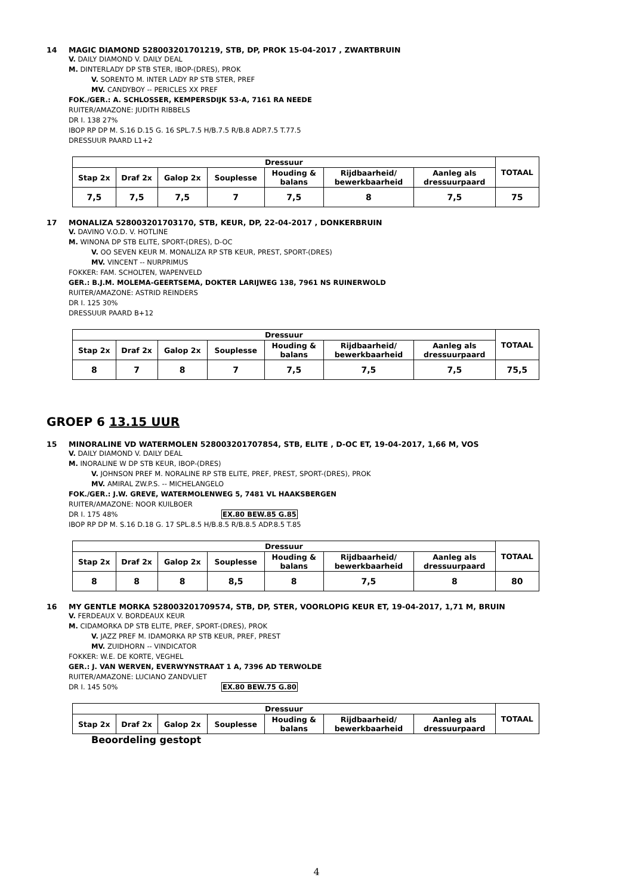14 MAGIC DIAMOND 528003201701219, STB, DP, PROK 15-04-2017 , ZWARTBRUIN
V. DAILY DIAMOND V. DAILY DEAL
M. DINTERLADY DP STB STER, IBOP-(DRES), PROK
V. SORENTO M. INTER LADY RP STB STER, PREF
MV. CANDYBOY -- PERICLES XX PREF
FOK./GER.: A. SCHLOSSER, KEMPERSDIJK 53-A, 7161 RA NEEDE
RUITER/AMAZONE: JUDITH RIBBELS
DR I. 138 27%
IBOP RP DP M. S.16 D.15 G. 16 SPL.7.5 H/B.7.5 R/B.8 ADP.7.5 T.77.5
DRESSUUR PAARD L1+2
| Dressuur | | | | | | | TOTAAL |
| --- | --- | --- | --- | --- | --- | --- | --- |
| Stap 2x | Draf 2x | Galop 2x | Souplesse | Houding & balans | Rijdbaarheid/ bewerkbaarheid | Aanleg als dressuurpaard | |
| 7,5 | 7,5 | 7,5 | 7 | 7,5 | 8 | 7,5 | 75 |
17 MONALIZA 528003201703170, STB, KEUR, DP, 22-04-2017 , DONKERBRUIN
V. DAVINO V.O.D. V. HOTLINE
M. WINONA DP STB ELITE, SPORT-(DRES), D-OC
V. OO SEVEN KEUR M. MONALIZA RP STB KEUR, PREST, SPORT-(DRES)
MV. VINCENT -- NURPRIMUS
FOKKER: FAM. SCHOLTEN, WAPENVELD
GER.: B.J.M. MOLEMA-GEERTSEMA, DOKTER LARIJWEG 138, 7961 NS RUINERWOLD
RUITER/AMAZONE: ASTRID REINDERS
DR I. 125 30%
DRESSUUR PAARD B+12
| Dressuur | | | | | | | TOTAAL |
| --- | --- | --- | --- | --- | --- | --- | --- |
| Stap 2x | Draf 2x | Galop 2x | Souplesse | Houding & balans | Rijdbaarheid/ bewerkbaarheid | Aanleg als dressuurpaard | |
| 8 | 7 | 8 | 7 | 7,5 | 7,5 | 7,5 | 75,5 |
GROEP 6 13.15 UUR
15 MINORALINE VD WATERMOLEN 528003201707854, STB, ELITE , D-OC ET, 19-04-2017, 1,66 M, VOS
V. DAILY DIAMOND V. DAILY DEAL
M. INORALINE W DP STB KEUR, IBOP-(DRES)
V. JOHNSON PREF M. NORALINE RP STB ELITE, PREF, PREST, SPORT-(DRES), PROK
MV. AMIRAL ZW.P.S. -- MICHELANGELO
FOK./GER.: J.W. GREVE, WATERMOLENWEG 5, 7481 VL HAAKSBERGEN
RUITER/AMAZONE: NOOR KUILBOER
DR I. 175 48% EX.80 BEW.85 G.85
IBOP RP DP M. S.16 D.18 G. 17 SPL.8.5 H/B.8.5 R/B.8.5 ADP.8.5 T.85
| Dressuur | | | | | | | TOTAAL |
| --- | --- | --- | --- | --- | --- | --- | --- |
| Stap 2x | Draf 2x | Galop 2x | Souplesse | Houding & balans | Rijdbaarheid/ bewerkbaarheid | Aanleg als dressuurpaard | |
| 8 | 8 | 8 | 8,5 | 8 | 7,5 | 8 | 80 |
16 MY GENTLE MORKA 528003201709574, STB, DP, STER, VOORLOPIG KEUR ET, 19-04-2017, 1,71 M, BRUIN
V. FERDEAUX V. BORDEAUX KEUR
M. CIDAMORKA DP STB ELITE, PREF, SPORT-(DRES), PROK
V. JAZZ PREF M. IDAMORKA RP STB KEUR, PREF, PREST
MV. ZUIDHORN -- VINDICATOR
FOKKER: W.E. DE KORTE, VEGHEL
GER.: J. VAN WERVEN, EVERWYNSTRAAT 1 A, 7396 AD TERWOLDE
RUITER/AMAZONE: LUCIANO ZANDVLIET
DR I. 145 50% EX.80 BEW.75 G.80
| Dressuur | | | | | | | TOTAAL |
| --- | --- | --- | --- | --- | --- | --- | --- |
| Stap 2x | Draf 2x | Galop 2x | Souplesse | Houding & balans | Rijdbaarheid/ bewerkbaarheid | Aanleg als dressuurpaard | |
Beoordeling gestopt
4